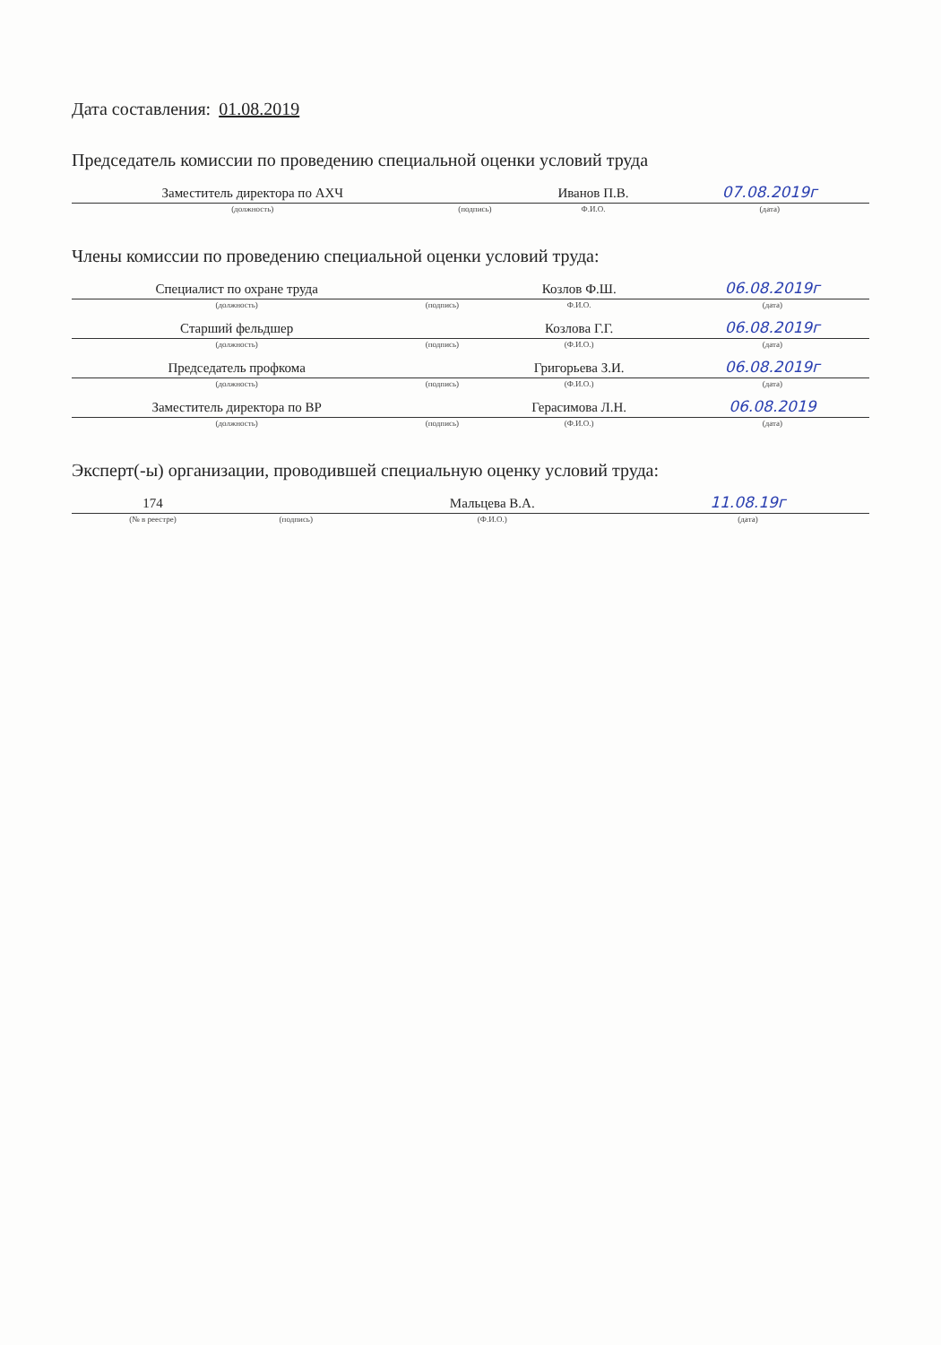Дата составления: 01.08.2019
Председатель комиссии по проведению специальной оценки условий труда
| Заместитель директора по АХЧ | | Иванов П.В. | 07.08.2019г |
| (должность) | (подпись) | Ф.И.О. | (дата) |
Члены комиссии по проведению специальной оценки условий труда:
| Специалист по охране труда | | Козлов Ф.Ш. | 06.08.2019г |
| (должность) | (подпись) | Ф.И.О. | (дата) |
| Старший фельдшер | | Козлова Г.Г. | 06.08.2019г |
| (должность) | (подпись) | (Ф.И.О.) | (дата) |
| Председатель профкома | | Григорьева З.И. | 06.08.2019г |
| (должность) | (подпись) | (Ф.И.О.) | (дата) |
| Заместитель директора по ВР | | Герасимова Л.Н. | 06.08.2019 |
| (должность) | (подпись) | (Ф.И.О.) | (дата) |
Эксперт(-ы) организации, проводившей специальную оценку условий труда:
| 174 | | Мальцева В.А. | 11.08.19г |
| (№ в реестре) | (подпись) | (Ф.И.О.) | (дата) |